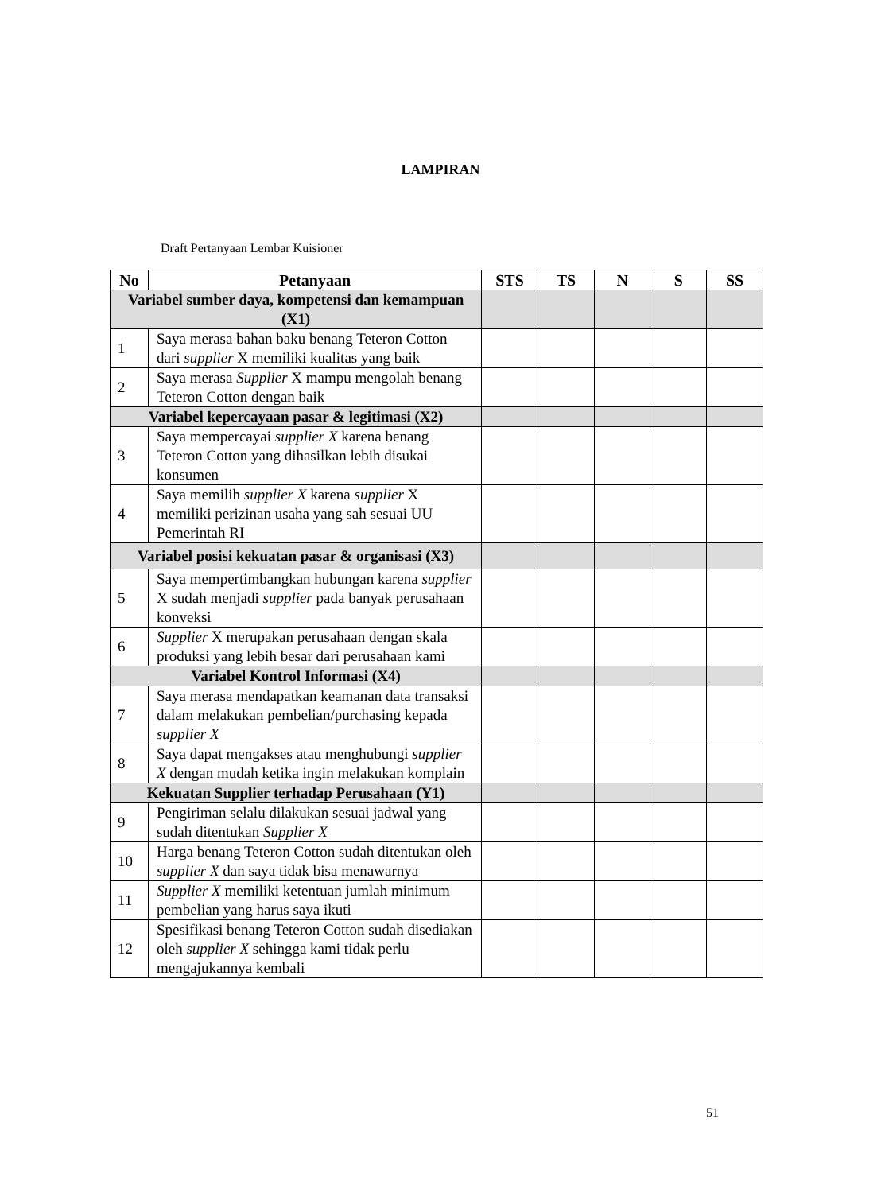LAMPIRAN
Draft Pertanyaan Lembar Kuisioner
| No | Petanyaan | STS | TS | N | S | SS |
| --- | --- | --- | --- | --- | --- | --- |
| Variabel sumber daya, kompetensi dan kemampuan (X1) | | | | | | |
| 1 | Saya merasa bahan baku benang Teteron Cotton dari supplier X memiliki kualitas yang baik | | | | | |
| 2 | Saya merasa Supplier X mampu mengolah benang Teteron Cotton dengan baik | | | | | |
| Variabel kepercayaan pasar & legitimasi (X2) | | | | | | |
| 3 | Saya mempercayai supplier X karena benang Teteron Cotton yang dihasilkan lebih disukai konsumen | | | | | |
| 4 | Saya memilih supplier X karena supplier X memiliki perizinan usaha yang sah sesuai UU Pemerintah RI | | | | | |
| Variabel posisi kekuatan pasar & organisasi (X3) | | | | | | |
| 5 | Saya mempertimbangkan hubungan karena supplier X sudah menjadi supplier pada banyak perusahaan konveksi | | | | | |
| 6 | Supplier X merupakan perusahaan dengan skala produksi yang lebih besar dari perusahaan kami | | | | | |
| Variabel Kontrol Informasi (X4) | | | | | | |
| 7 | Saya merasa mendapatkan keamanan data transaksi dalam melakukan pembelian/purchasing kepada supplier X | | | | | |
| 8 | Saya dapat mengakses atau menghubungi supplier X dengan mudah ketika ingin melakukan komplain | | | | | |
| Kekuatan Supplier terhadap Perusahaan (Y1) | | | | | | |
| 9 | Pengiriman selalu dilakukan sesuai jadwal yang sudah ditentukan Supplier X | | | | | |
| 10 | Harga benang Teteron Cotton sudah ditentukan oleh supplier X dan saya tidak bisa menawarnya | | | | | |
| 11 | Supplier X memiliki ketentuan jumlah minimum pembelian yang harus saya ikuti | | | | | |
| 12 | Spesifikasi benang Teteron Cotton sudah disediakan oleh supplier X sehingga kami tidak perlu mengajukannya kembali | | | | | |
51